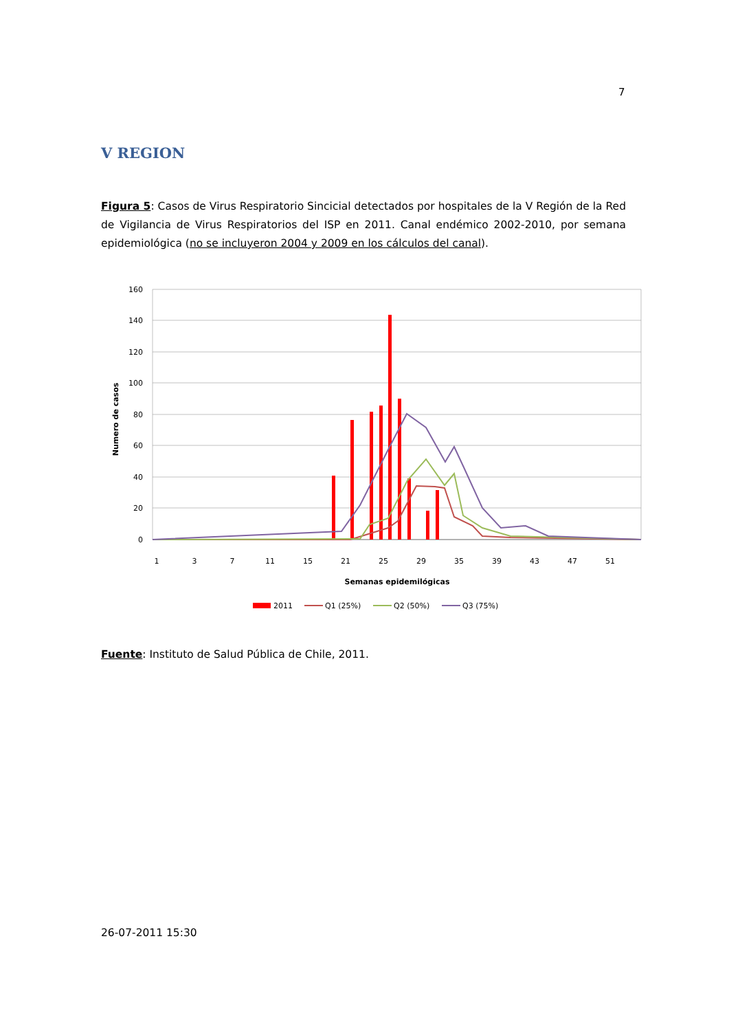7
V REGION
Figura 5: Casos de Virus Respiratorio Sincicial detectados por hospitales de la V Región de la Red de Vigilancia de Virus Respiratorios del ISP en 2011. Canal endémico 2002-2010, por semana epidemiológica (no se incluyeron 2004 y 2009 en los cálculos del canal).
160
140
120
100
80
60
40
20
0
1
3
7
11
15
21
25
29
35
39
43
47
51
Semanas epidemilógicas
Numero de casos
2011
Q1 (25%)
Q2 (50%)
Q3 (75%)
Fuente: Instituto de Salud Pública de Chile, 2011.
26-07-2011 15:30